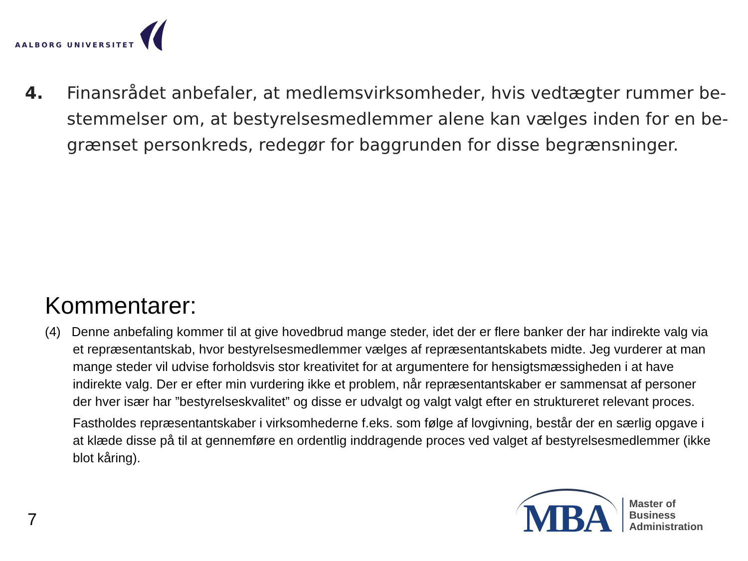AALBORG UNIVERSITET
4. Finansrådet anbefaler, at medlemsvirksomheder, hvis vedtægter rummer be- stemmelser om, at bestyrelsesmedlemmer alene kan vælges inden for en be- grænset personkreds, redegør for baggrunden for disse begrænsninger.
Kommentarer:
(4) Denne anbefaling kommer til at give hovedbrud mange steder, idet der er flere banker der har indirekte valg via et repræsentantskab, hvor bestyrelsesmedlemmer vælges af repræsentantskabets midte. Jeg vurderer at man mange steder vil udvise forholdsvis stor kreativitet for at argumentere for hensigtsmæssigheden i at have indirekte valg. Der er efter min vurdering ikke et problem, når repræsentantskaber er sammensat af personer der hver især har ”bestyrelseskvalitet” og disse er udvalgt og valgt valgt efter en struktureret relevant proces.
Fastholdes repræsentantskaber i virksomhederne f.eks. som følge af lovgivning, består der en særlig opgave i at klæde disse på til at gennemføre en ordentlig inddragende proces ved valget af bestyrelsesmedlemmer (ikke blot kåring).
7
MBA
Master of
Business
Administration